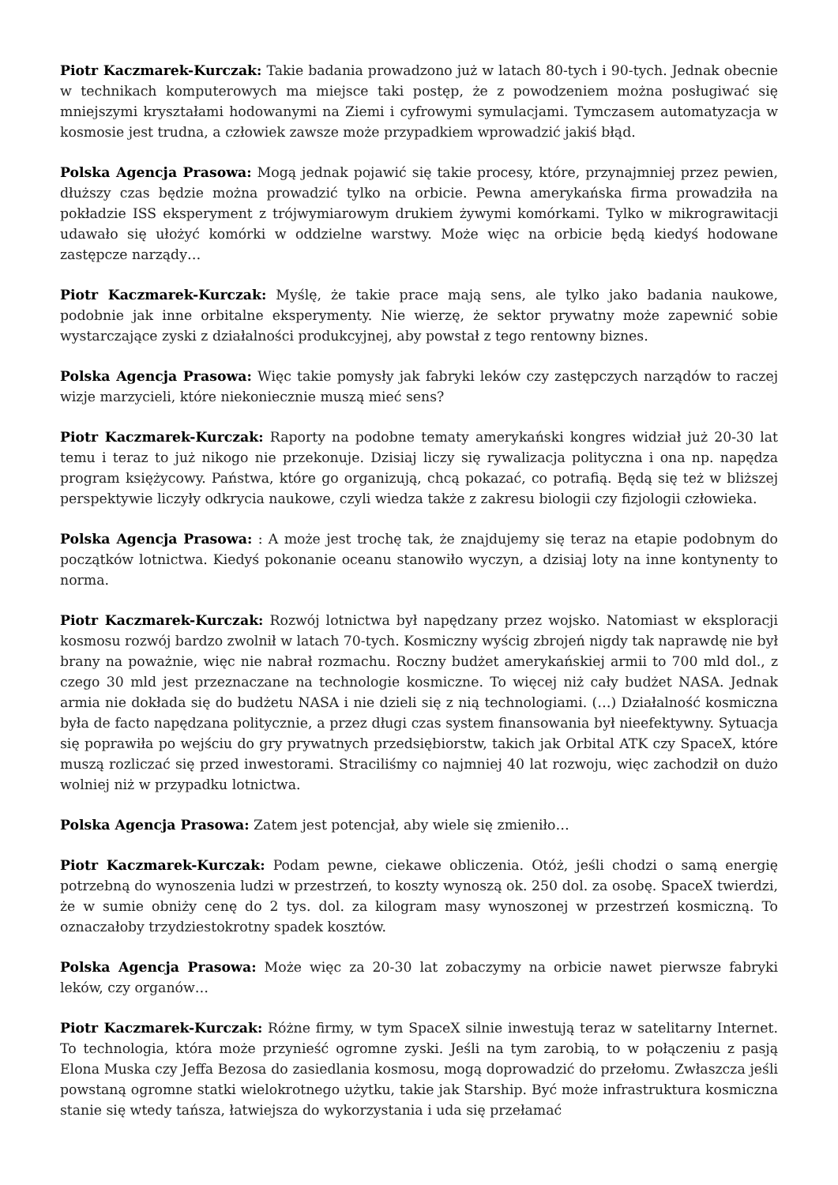Piotr Kaczmarek-Kurczak: Takie badania prowadzono już w latach 80-tych i 90-tych. Jednak obecnie w technikach komputerowych ma miejsce taki postęp, że z powodzeniem można posługiwać się mniejszymi kryształami hodowanymi na Ziemi i cyfrowymi symulacjami. Tymczasem automatyzacja w kosmosie jest trudna, a człowiek zawsze może przypadkiem wprowadzić jakiś błąd.
Polska Agencja Prasowa: Mogą jednak pojawić się takie procesy, które, przynajmniej przez pewien, dłuższy czas będzie można prowadzić tylko na orbicie. Pewna amerykańska firma prowadziła na pokładzie ISS eksperyment z trójwymiarowym drukiem żywymi komórkami. Tylko w mikrograwitacji udawało się ułożyć komórki w oddzielne warstwy. Może więc na orbicie będą kiedyś hodowane zastępcze narządy…
Piotr Kaczmarek-Kurczak: Myślę, że takie prace mają sens, ale tylko jako badania naukowe, podobnie jak inne orbitalne eksperymenty. Nie wierzę, że sektor prywatny może zapewnić sobie wystarczające zyski z działalności produkcyjnej, aby powstał z tego rentowny biznes.
Polska Agencja Prasowa: Więc takie pomysły jak fabryki leków czy zastępczych narządów to raczej wizje marzycieli, które niekoniecznie muszą mieć sens?
Piotr Kaczmarek-Kurczak: Raporty na podobne tematy amerykański kongres widział już 20-30 lat temu i teraz to już nikogo nie przekonuje. Dzisiaj liczy się rywalizacja polityczna i ona np. napędza program księżycowy. Państwa, które go organizują, chcą pokazać, co potrafią. Będą się też w bliższej perspektywie liczyły odkrycia naukowe, czyli wiedza także z zakresu biologii czy fizjologii człowieka.
Polska Agencja Prasowa: : A może jest trochę tak, że znajdujemy się teraz na etapie podobnym do początków lotnictwa. Kiedyś pokonanie oceanu stanowiło wyczyn, a dzisiaj loty na inne kontynenty to norma.
Piotr Kaczmarek-Kurczak: Rozwój lotnictwa był napędzany przez wojsko. Natomiast w eksploracji kosmosu rozwój bardzo zwolnił w latach 70-tych. Kosmiczny wyścig zbrojeń nigdy tak naprawdę nie był brany na poważnie, więc nie nabrał rozmachu. Roczny budżet amerykańskiej armii to 700 mld dol., z czego 30 mld jest przeznaczane na technologie kosmiczne. To więcej niż cały budżet NASA. Jednak armia nie dokłada się do budżetu NASA i nie dzieli się z nią technologiami. (…) Działalność kosmiczna była de facto napędzana politycznie, a przez długi czas system finansowania był nieefektywny. Sytuacja się poprawiła po wejściu do gry prywatnych przedsiębiorstw, takich jak Orbital ATK czy SpaceX, które muszą rozliczać się przed inwestorami. Straciliśmy co najmniej 40 lat rozwoju, więc zachodził on dużo wolniej niż w przypadku lotnictwa.
Polska Agencja Prasowa: Zatem jest potencjał, aby wiele się zmieniło…
Piotr Kaczmarek-Kurczak: Podam pewne, ciekawe obliczenia. Otóż, jeśli chodzi o samą energię potrzebną do wynoszenia ludzi w przestrzeń, to koszty wynoszą ok. 250 dol. za osobę. SpaceX twierdzi, że w sumie obniży cenę do 2 tys. dol. za kilogram masy wynoszonej w przestrzeń kosmiczną. To oznaczałoby trzydziestokrotny spadek kosztów.
Polska Agencja Prasowa: Może więc za 20-30 lat zobaczymy na orbicie nawet pierwsze fabryki leków, czy organów…
Piotr Kaczmarek-Kurczak: Różne firmy, w tym SpaceX silnie inwestują teraz w satelitarny Internet. To technologia, która może przynieść ogromne zyski. Jeśli na tym zarobią, to w połączeniu z pasją Elona Muska czy Jeffa Bezosa do zasiedlania kosmosu, mogą doprowadzić do przełomu. Zwłaszcza jeśli powstaną ogromne statki wielokrotnego użytku, takie jak Starship. Być może infrastruktura kosmiczna stanie się wtedy tańsza, łatwiejsza do wykorzystania i uda się przełamać